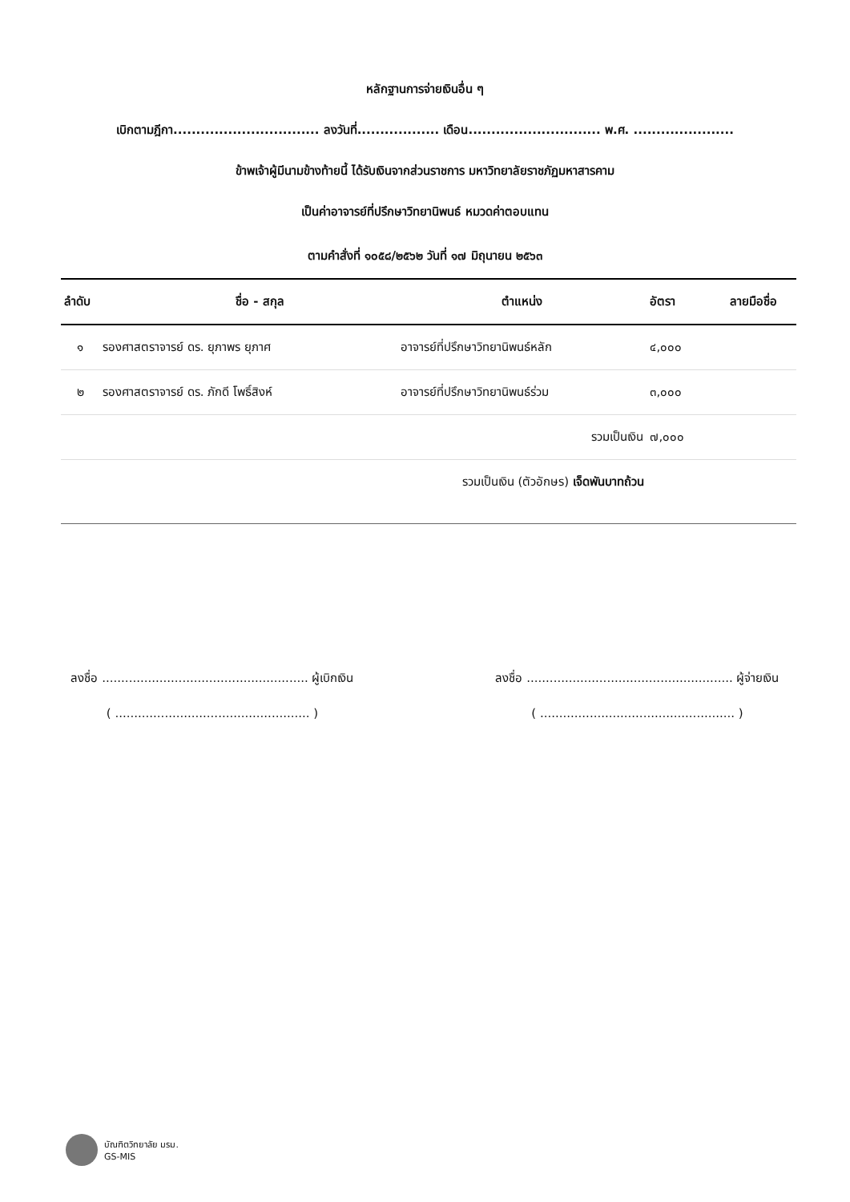หลักฐานการจ่ายเงินอื่น ๆ
เบิกตามฎีกา................................ ลงวันที่.................. เดือน............................. พ.ศ. ......................
ข้าพเจ้าผู้มีนามข้างท้ายนี้ ได้รับเงินจากส่วนราชการ มหาวิทยาลัยราชภัฏมหาสารคาม
เป็นค่าอาจารย์ที่ปรึกษาวิทยานิพนธ์ หมวดค่าตอบแทน
ตามคำสั่งที่ ๑๐๕๘/๒๕๖๒ วันที่ ๑๗ มิถุนายน ๒๕๖๓
| ลำดับ | ชื่อ - สกุล | ตำแหน่ง | อัตรา | ลายมือชื่อ |
| --- | --- | --- | --- | --- |
| ๑ | รองศาสตราจารย์ ดร. ยุภาพร ยุภาศ | อาจารย์ที่ปรึกษาวิทยานิพนธ์หลัก | ๔,๐๐๐ | |
| ๒ | รองศาสตราจารย์ ดร. ภักดี โพธิ์สิงห์ | อาจารย์ที่ปรึกษาวิทยานิพนธ์ร่วม | ๓,๐๐๐ | |
| | | รวมเป็นเงิน | ๗,๐๐๐ | |
| | รวมเป็นเงิน (ตัวอักษร) เจ็ดพันบาทถ้วน | | | |
ลงชื่อ ...................................................... ผู้เบิกเงิน
( ................................................... )
ลงชื่อ ...................................................... ผู้จ่ายเงิน
( ................................................... )
บัณฑิตวิทยาลัย มรม.
GS-MIS